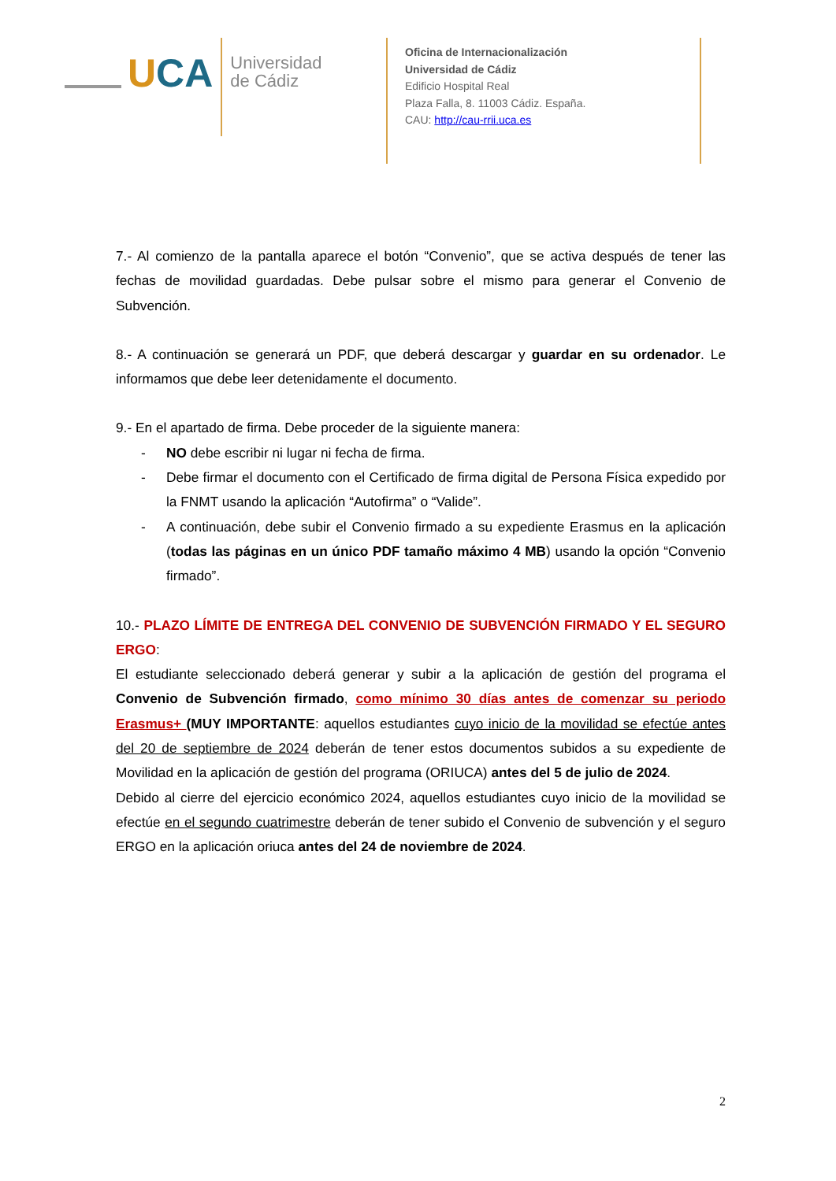UCA
Universidad
de Cádiz
Oficina de Internacionalización
Universidad de Cádiz
Edificio Hospital Real
Plaza Falla, 8. 11003 Cádiz. España.
CAU: http://cau-rrii.uca.es
7.- Al comienzo de la pantalla aparece el botón “Convenio”, que se activa después de tener las fechas de movilidad guardadas. Debe pulsar sobre el mismo para generar el Convenio de Subvención.
8.- A continuación se generará un PDF, que deberá descargar y guardar en su ordenador. Le informamos que debe leer detenidamente el documento.
9.- En el apartado de firma. Debe proceder de la siguiente manera:
- NO debe escribir ni lugar ni fecha de firma.
- Debe firmar el documento con el Certificado de firma digital de Persona Física expedido por la FNMT usando la aplicación “Autofirma” o “Valide”.
- A continuación, debe subir el Convenio firmado a su expediente Erasmus en la aplicación (todas las páginas en un único PDF tamaño máximo 4 MB) usando la opción “Convenio firmado”.
10.- PLAZO LÍMITE DE ENTREGA DEL CONVENIO DE SUBVENCIÓN FIRMADO Y EL SEGURO ERGO:
El estudiante seleccionado deberá generar y subir a la aplicación de gestión del programa el Convenio de Subvención firmado, como mínimo 30 días antes de comenzar su periodo Erasmus+ (MUY IMPORTANTE: aquellos estudiantes cuyo inicio de la movilidad se efectúe antes del 20 de septiembre de 2024 deberán de tener estos documentos subidos a su expediente de Movilidad en la aplicación de gestión del programa (ORIUCA) antes del 5 de julio de 2024.
Debido al cierre del ejercicio económico 2024, aquellos estudiantes cuyo inicio de la movilidad se efectúe en el segundo cuatrimestre deberán de tener subido el Convenio de subvención y el seguro ERGO en la aplicación oriuca antes del 24 de noviembre de 2024.
2